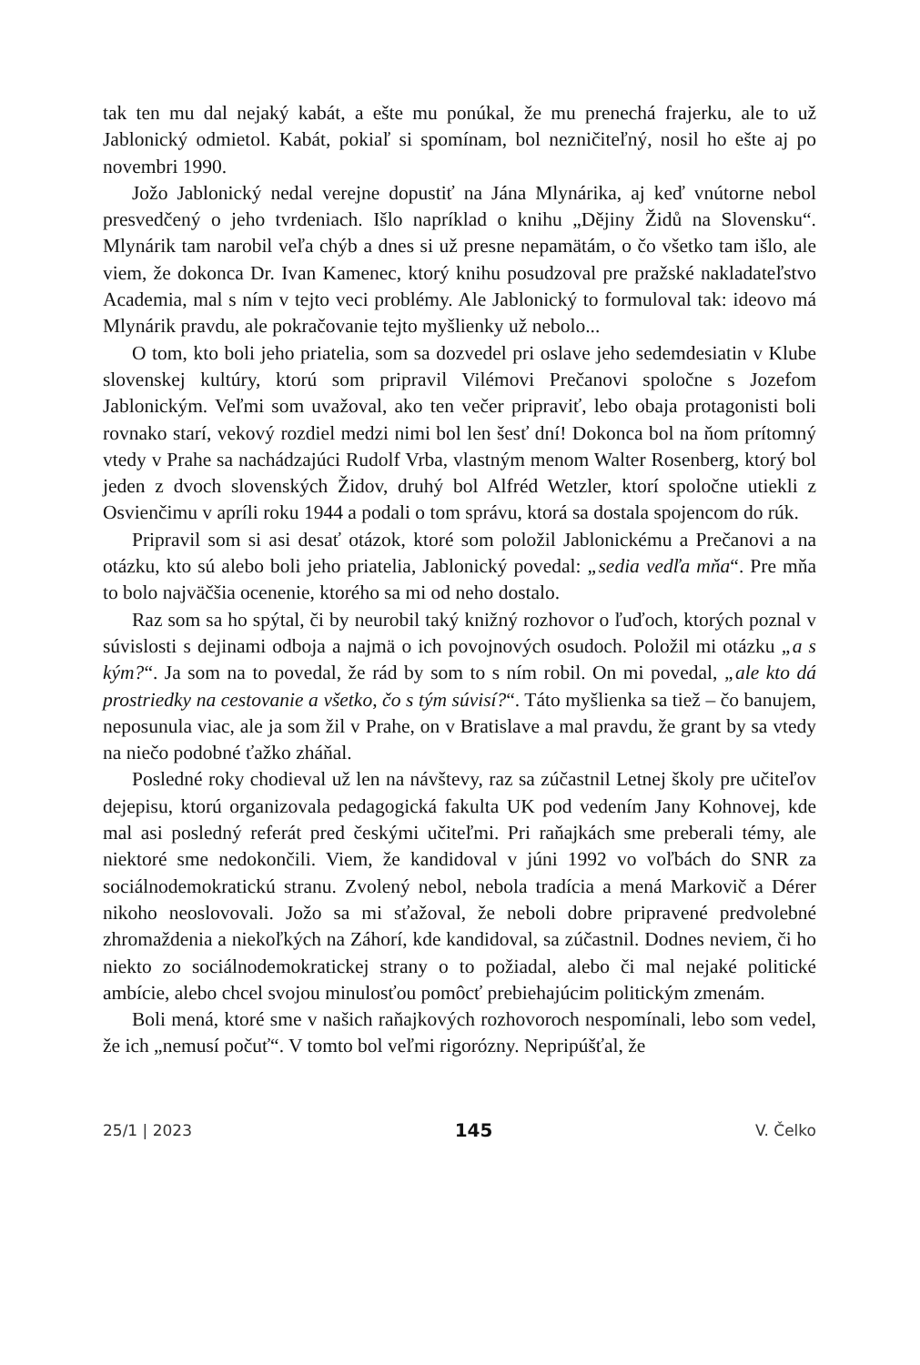tak ten mu dal nejaký kabát, a ešte mu ponúkal, že mu prenechá frajerku, ale to už Jablonický odmietol. Kabát, pokiaľ si spomínam, bol nezničiteľný, nosil ho ešte aj po novembri 1990.
Jožo Jablonický nedal verejne dopustiť na Jána Mlynárika, aj keď vnútorne nebol presvedčený o jeho tvrdeniach. Išlo napríklad o knihu „Dějiny Židů na Slovensku“. Mlynárik tam narobil veľa chýb a dnes si už presne nepamätám, o čo všetko tam išlo, ale viem, že dokonca Dr. Ivan Kamenec, ktorý knihu posudzoval pre pražské nakladateľstvo Academia, mal s ním v tejto veci problémy. Ale Jablonický to formuloval tak: ideovo má Mlynárik pravdu, ale pokračovanie tejto myšlienky už nebolo...
O tom, kto boli jeho priatelia, som sa dozvedel pri oslave jeho sedemdesiatin v Klube slovenskej kultúry, ktorú som pripravil Vilémovi Prečanovi spoločne s Jozefom Jablonickým. Veľmi som uvažoval, ako ten večer pripraviť, lebo obaja protagonisti boli rovnako starí, vekový rozdiel medzi nimi bol len šesť dní! Dokonca bol na ňom prítomný vtedy v Prahe sa nachádzajúci Rudolf Vrba, vlastným menom Walter Rosenberg, ktorý bol jeden z dvoch slovenských Židov, druhý bol Alfréd Wetzler, ktorí spoločne utiekli z Osvienčimu v apríli roku 1944 a podali o tom správu, ktorá sa dostala spojencom do rúk.
Pripravil som si asi desať otázok, ktoré som položil Jablonickému a Prečanovi a na otázku, kto sú alebo boli jeho priatelia, Jablonický povedal: „sedia vedľa mňa“. Pre mňa to bolo najväčšia ocenenie, ktorého sa mi od neho dostalo.
Raz som sa ho spýtal, či by neurobil taký knižný rozhovor o ľuďoch, ktorých poznal v súvislosti s dejinami odboja a najmä o ich povojnových osudoch. Položil mi otázku „a s kým?“. Ja som na to povedal, že rád by som to s ním robil. On mi povedal, „ale kto dá prostriedky na cestovanie a všetko, čo s tým súvisí?“. Táto myšlienka sa tiež – čo banujem, neposunula viac, ale ja som žil v Prahe, on v Bratislave a mal pravdu, že grant by sa vtedy na niečo podobné ťažko zháňal.
Posledné roky chodieval už len na návštevy, raz sa zúčastnil Letnej školy pre učiteľov dejepisu, ktorú organizovala pedagogická fakulta UK pod vedením Jany Kohnovej, kde mal asi posledný referát pred českými učiteľmi. Pri raňajkách sme preberali témy, ale niektoré sme nedokončili. Viem, že kandidoval v júni 1992 vo voľbách do SNR za sociálnodemokratickú stranu. Zvolený nebol, nebola tradícia a mená Markovič a Dérer nikoho neoslovovali. Jožo sa mi sťažoval, že neboli dobre pripravené predvolebné zhromaždenia a niekoľkých na Záhorí, kde kandidoval, sa zúčastnil. Dodnes neviem, či ho niekto zo sociálnodemokratickej strany o to požiadal, alebo či mal nejaké politické ambície, alebo chcel svojou minulosťou pomôcť prebiehajúcim politickým zmenám.
Boli mená, ktoré sme v našich raňajkových rozhovoroch nespomínali, lebo som vedel, že ich „nemusí počuť“. V tomto bol veľmi rigorózny. Nepripúšťal, že
25/1 | 2023 145 V. Čelko